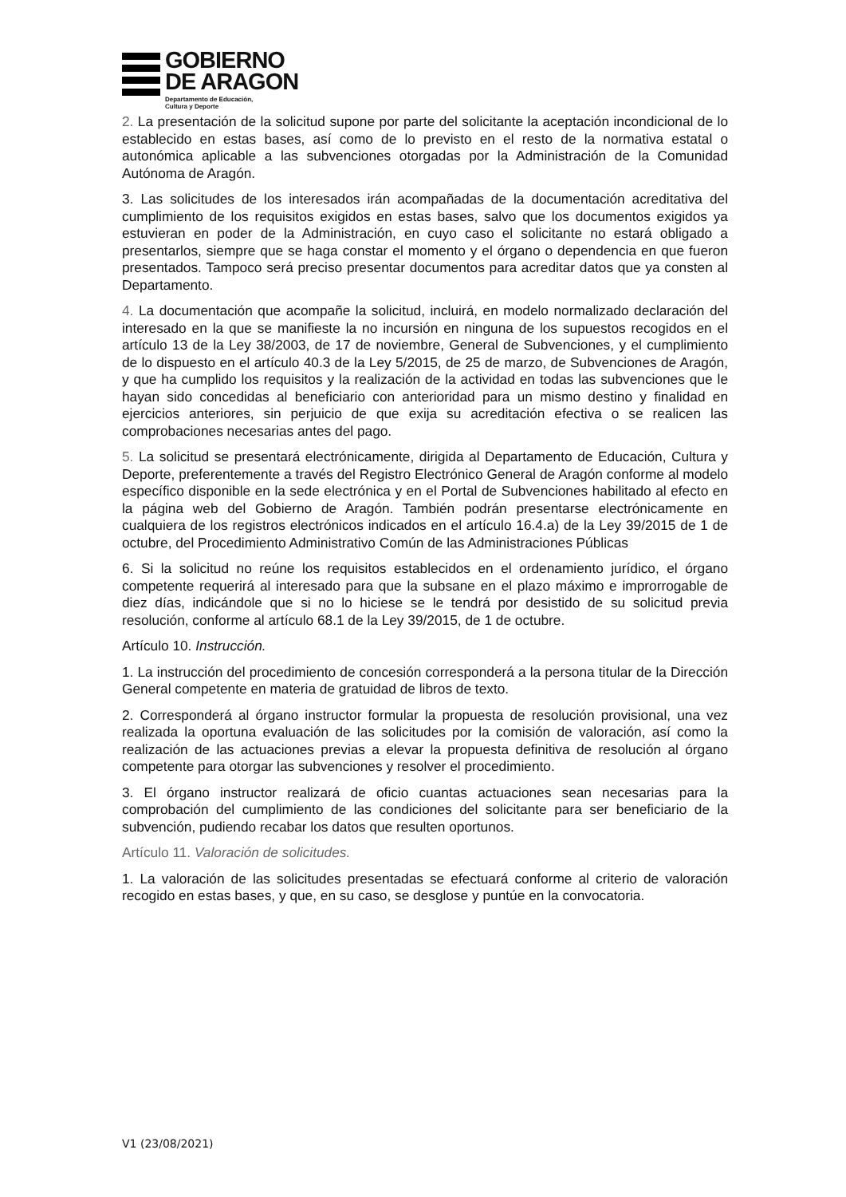GOBIERNO
DE ARAGON
Departamento de Educación,
Cultura y Deporte
2. La presentación de la solicitud supone por parte del solicitante la aceptación incondicional de lo establecido en estas bases, así como de lo previsto en el resto de la normativa estatal o autonómica aplicable a las subvenciones otorgadas por la Administración de la Comunidad Autónoma de Aragón.
3. Las solicitudes de los interesados irán acompañadas de la documentación acreditativa del cumplimiento de los requisitos exigidos en estas bases, salvo que los documentos exigidos ya estuvieran en poder de la Administración, en cuyo caso el solicitante no estará obligado a presentarlos, siempre que se haga constar el momento y el órgano o dependencia en que fueron presentados. Tampoco será preciso presentar documentos para acreditar datos que ya consten al Departamento.
4. La documentación que acompañe la solicitud, incluirá, en modelo normalizado declaración del interesado en la que se manifieste la no incursión en ninguna de los supuestos recogidos en el artículo 13 de la Ley 38/2003, de 17 de noviembre, General de Subvenciones, y el cumplimiento de lo dispuesto en el artículo 40.3 de la Ley 5/2015, de 25 de marzo, de Subvenciones de Aragón, y que ha cumplido los requisitos y la realización de la actividad en todas las subvenciones que le hayan sido concedidas al beneficiario con anterioridad para un mismo destino y finalidad en ejercicios anteriores, sin perjuicio de que exija su acreditación efectiva o se realicen las comprobaciones necesarias antes del pago.
5. La solicitud se presentará electrónicamente, dirigida al Departamento de Educación, Cultura y Deporte, preferentemente a través del Registro Electrónico General de Aragón conforme al modelo específico disponible en la sede electrónica y en el Portal de Subvenciones habilitado al efecto en la página web del Gobierno de Aragón. También podrán presentarse electrónicamente en cualquiera de los registros electrónicos indicados en el artículo 16.4.a) de la Ley 39/2015 de 1 de octubre, del Procedimiento Administrativo Común de las Administraciones Públicas
6. Si la solicitud no reúne los requisitos establecidos en el ordenamiento jurídico, el órgano competente requerirá al interesado para que la subsane en el plazo máximo e improrrogable de diez días, indicándole que si no lo hiciese se le tendrá por desistido de su solicitud previa resolución, conforme al artículo 68.1 de la Ley 39/2015, de 1 de octubre.
Artículo 10. Instrucción.
1. La instrucción del procedimiento de concesión corresponderá a la persona titular de la Dirección General competente en materia de gratuidad de libros de texto.
2. Corresponderá al órgano instructor formular la propuesta de resolución provisional, una vez realizada la oportuna evaluación de las solicitudes por la comisión de valoración, así como la realización de las actuaciones previas a elevar la propuesta definitiva de resolución al órgano competente para otorgar las subvenciones y resolver el procedimiento.
3. El órgano instructor realizará de oficio cuantas actuaciones sean necesarias para la comprobación del cumplimiento de las condiciones del solicitante para ser beneficiario de la subvención, pudiendo recabar los datos que resulten oportunos.
Artículo 11. Valoración de solicitudes.
1. La valoración de las solicitudes presentadas se efectuará conforme al criterio de valoración recogido en estas bases, y que, en su caso, se desglose y puntúe en la convocatoria.
V1 (23/08/2021)